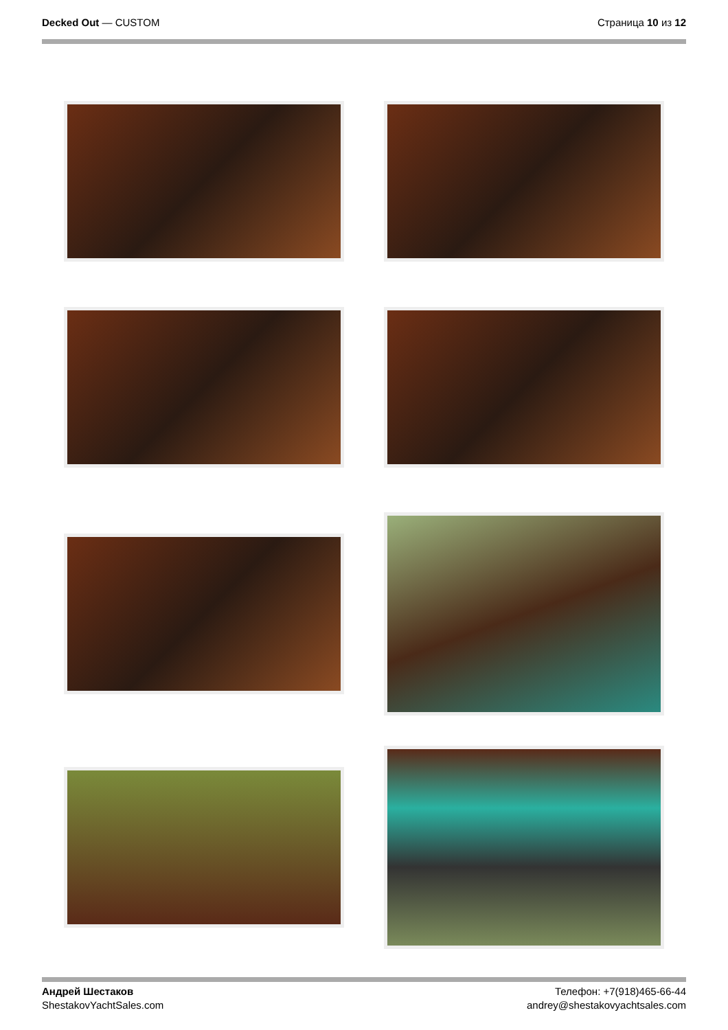Decked Out — CUSTOM Страница 10 из 12
Андрей Шестаков
ShestakovYachtSales.com
Телефон: +7(918)465-66-44
andrey@shestakovyachtsales.com